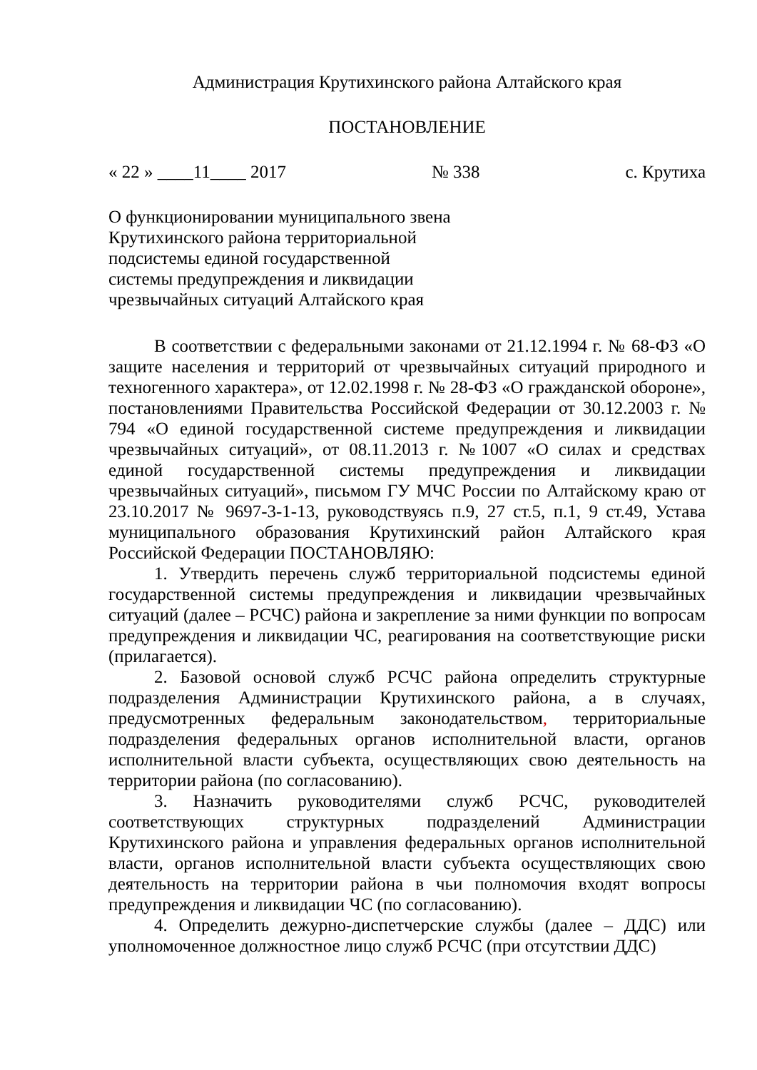Администрация Крутихинского района Алтайского края
ПОСТАНОВЛЕНИЕ
« 22 » ____11____ 2017 № 338 с. Крутиха
О функционировании муниципального звена
Крутихинского района территориальной
подсистемы единой государственной
системы предупреждения и ликвидации
чрезвычайных ситуаций Алтайского края
В соответствии с федеральными законами от 21.12.1994 г. № 68-ФЗ «О защите населения и территорий от чрезвычайных ситуаций природного и техногенного характера», от 12.02.1998 г. № 28-ФЗ «О гражданской обороне», постановлениями Правительства Российской Федерации от 30.12.2003 г. № 794 «О единой государственной системе предупреждения и ликвидации чрезвычайных ситуаций», от 08.11.2013 г. №1007 «О силах и средствах единой государственной системы предупреждения и ликвидации чрезвычайных ситуаций», письмом ГУ МЧС России по Алтайскому краю от 23.10.2017 № 9697-3-1-13, руководствуясь п.9, 27 ст.5, п.1, 9 ст.49, Устава муниципального образования Крутихинский район Алтайского края Российской Федерации ПОСТАНОВЛЯЮ:
1. Утвердить перечень служб территориальной подсистемы единой государственной системы предупреждения и ликвидации чрезвычайных ситуаций (далее – РСЧС) района и закрепление за ними функции по вопросам предупреждения и ликвидации ЧС, реагирования на соответствующие риски (прилагается).
2. Базовой основой служб РСЧС района определить структурные подразделения Администрации Крутихинского района, а в случаях, предусмотренных федеральным законодательством, территориальные подразделения федеральных органов исполнительной власти, органов исполнительной власти субъекта, осуществляющих свою деятельность на территории района (по согласованию).
3. Назначить руководителями служб РСЧС, руководителей соответствующих структурных подразделений Администрации Крутихинского района и управления федеральных органов исполнительной власти, органов исполнительной власти субъекта осуществляющих свою деятельность на территории района в чьи полномочия входят вопросы предупреждения и ликвидации ЧС (по согласованию).
4. Определить дежурно-диспетчерские службы (далее – ДДС) или уполномоченное должностное лицо служб РСЧС (при отсутствии ДДС)